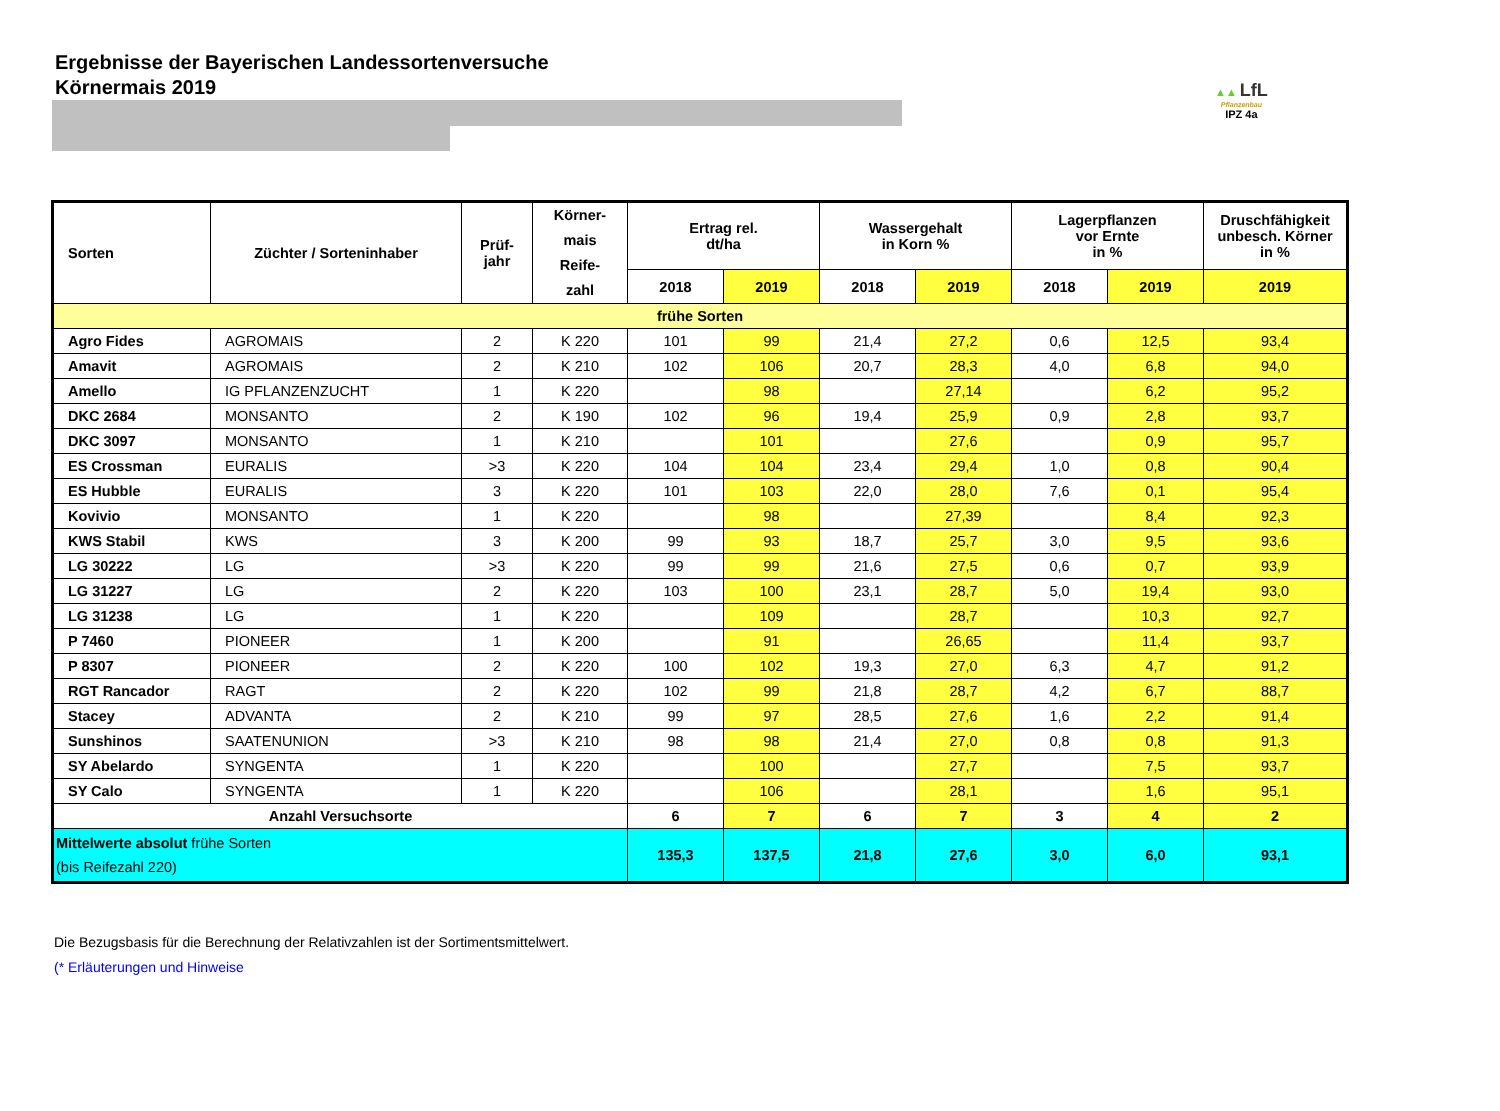Ergebnisse der Bayerischen Landessortenversuche
Körnermais 2019
▲▲ LfL
Pflanzenbau
IPZ 4a
| Sorten | Züchter / Sorteninhaber | Prüf- jahr | Körner- mais Reife- zahl | Ertrag rel. dt/ha | | Wassergehalt in Korn % | | Lagerpflanzen vor Ernte in % | | Druschfähigkeit unbesch. Körner in % |
| --- | --- | --- | --- | --- | --- | --- | --- | --- | --- | --- |
| | | | | 2018 | 2019 | 2018 | 2019 | 2018 | 2019 | 2019 |
| frühe Sorten | | | | | | | | | | |
| Agro Fides | AGROMAIS | 2 | K 220 | 101 | 99 | 21,4 | 27,2 | 0,6 | 12,5 | 93,4 |
| Amavit | AGROMAIS | 2 | K 210 | 102 | 106 | 20,7 | 28,3 | 4,0 | 6,8 | 94,0 |
| Amello | IG PFLANZENZUCHT | 1 | K 220 | | 98 | | 27,14 | | 6,2 | 95,2 |
| DKC 2684 | MONSANTO | 2 | K 190 | 102 | 96 | 19,4 | 25,9 | 0,9 | 2,8 | 93,7 |
| DKC 3097 | MONSANTO | 1 | K 210 | | 101 | | 27,6 | | 0,9 | 95,7 |
| ES Crossman | EURALIS | >3 | K 220 | 104 | 104 | 23,4 | 29,4 | 1,0 | 0,8 | 90,4 |
| ES Hubble | EURALIS | 3 | K 220 | 101 | 103 | 22,0 | 28,0 | 7,6 | 0,1 | 95,4 |
| Kovivio | MONSANTO | 1 | K 220 | | 98 | | 27,39 | | 8,4 | 92,3 |
| KWS Stabil | KWS | 3 | K 200 | 99 | 93 | 18,7 | 25,7 | 3,0 | 9,5 | 93,6 |
| LG 30222 | LG | >3 | K 220 | 99 | 99 | 21,6 | 27,5 | 0,6 | 0,7 | 93,9 |
| LG 31227 | LG | 2 | K 220 | 103 | 100 | 23,1 | 28,7 | 5,0 | 19,4 | 93,0 |
| LG 31238 | LG | 1 | K 220 | | 109 | | 28,7 | | 10,3 | 92,7 |
| P 7460 | PIONEER | 1 | K 200 | | 91 | | 26,65 | | 11,4 | 93,7 |
| P 8307 | PIONEER | 2 | K 220 | 100 | 102 | 19,3 | 27,0 | 6,3 | 4,7 | 91,2 |
| RGT Rancador | RAGT | 2 | K 220 | 102 | 99 | 21,8 | 28,7 | 4,2 | 6,7 | 88,7 |
| Stacey | ADVANTA | 2 | K 210 | 99 | 97 | 28,5 | 27,6 | 1,6 | 2,2 | 91,4 |
| Sunshinos | SAATENUNION | >3 | K 210 | 98 | 98 | 21,4 | 27,0 | 0,8 | 0,8 | 91,3 |
| SY Abelardo | SYNGENTA | 1 | K 220 | | 100 | | 27,7 | | 7,5 | 93,7 |
| SY Calo | SYNGENTA | 1 | K 220 | | 106 | | 28,1 | | 1,6 | 95,1 |
| Anzahl Versuchsorte | | | | 6 | 7 | 6 | 7 | 3 | 4 | 2 |
| Mittelwerte absolut frühe Sorten (bis Reifezahl 220) | | | | 135,3 | 137,5 | 21,8 | 27,6 | 3,0 | 6,0 | 93,1 |
Die Bezugsbasis für die Berechnung der Relativzahlen ist der Sortimentsmittelwert.
(* Erläuterungen und Hinweise